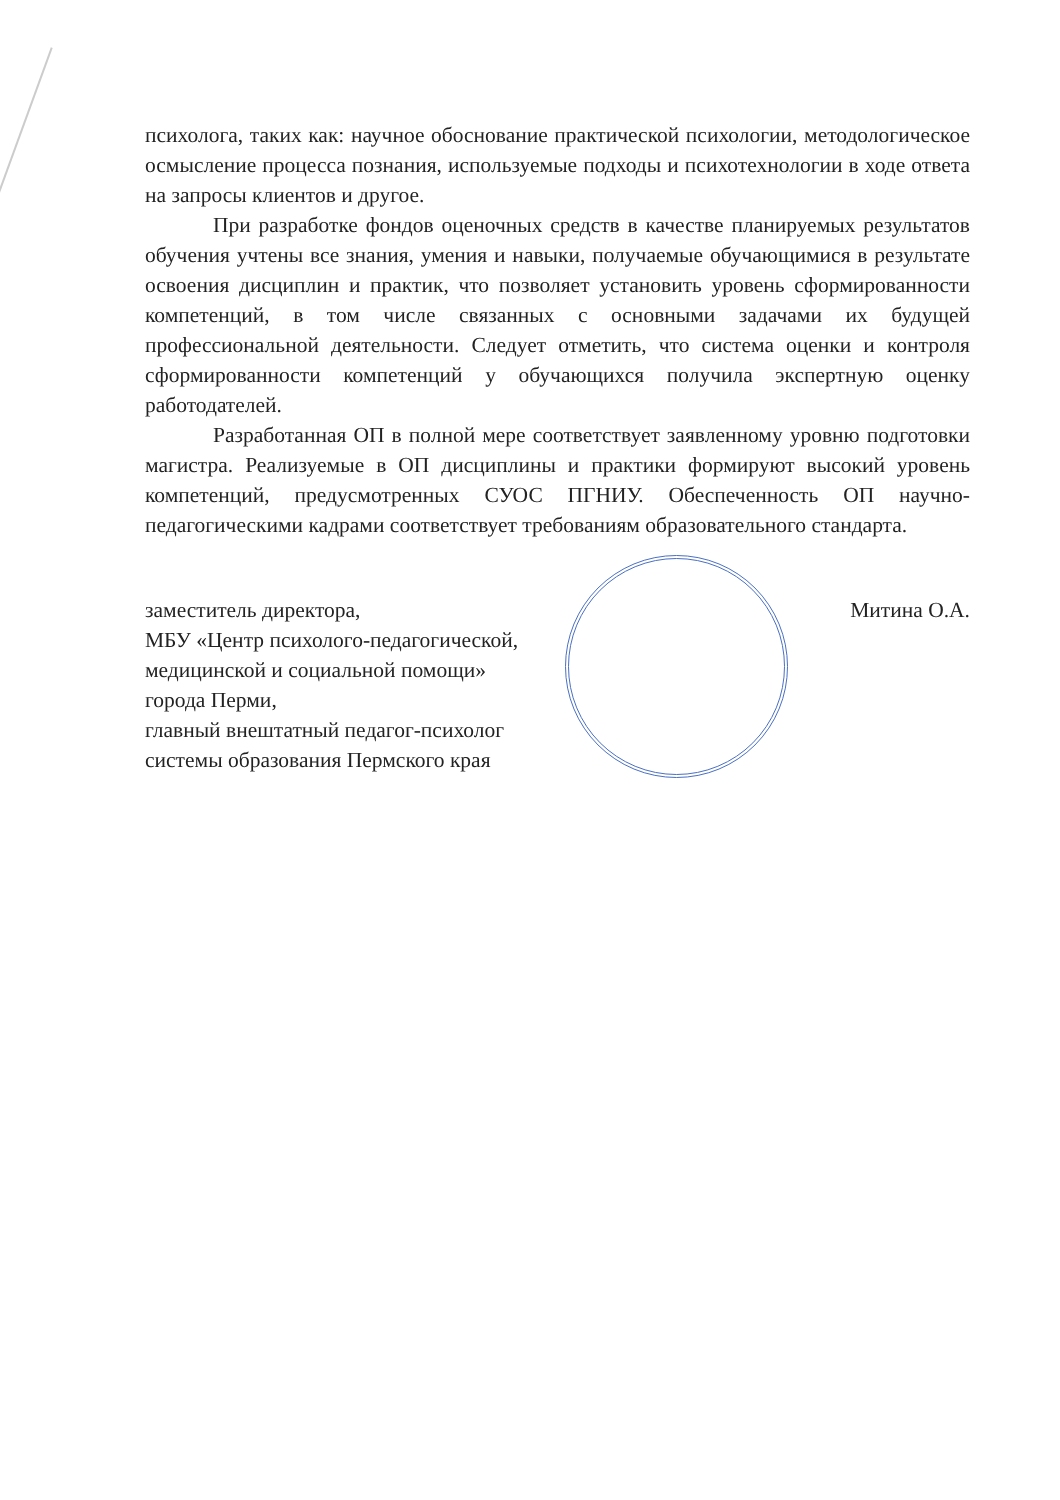психолога, таких как: научное обоснование практической психологии, методологическое осмысление процесса познания, используемые подходы и психотехнологии в ходе ответа на запросы клиентов и другое.
При разработке фондов оценочных средств в качестве планируемых результатов обучения учтены все знания, умения и навыки, получаемые обучающимися в результате освоения дисциплин и практик, что позволяет установить уровень сформированности компетенций, в том числе связанных с основными задачами их будущей профессиональной деятельности. Следует отметить, что система оценки и контроля сформированности компетенций у обучающихся получила экспертную оценку работодателей.
Разработанная ОП в полной мере соответствует заявленному уровню подготовки магистра. Реализуемые в ОП дисциплины и практики формируют высокий уровень компетенций, предусмотренных СУОС ПГНИУ. Обеспеченность ОП научно-педагогическими кадрами соответствует требованиям образовательного стандарта.
заместитель директора,
МБУ «Центр психолого-педагогической, медицинской и социальной помощи» города Перми,
главный внештатный педагог-психолог системы образования Пермского края
Митина О.А.